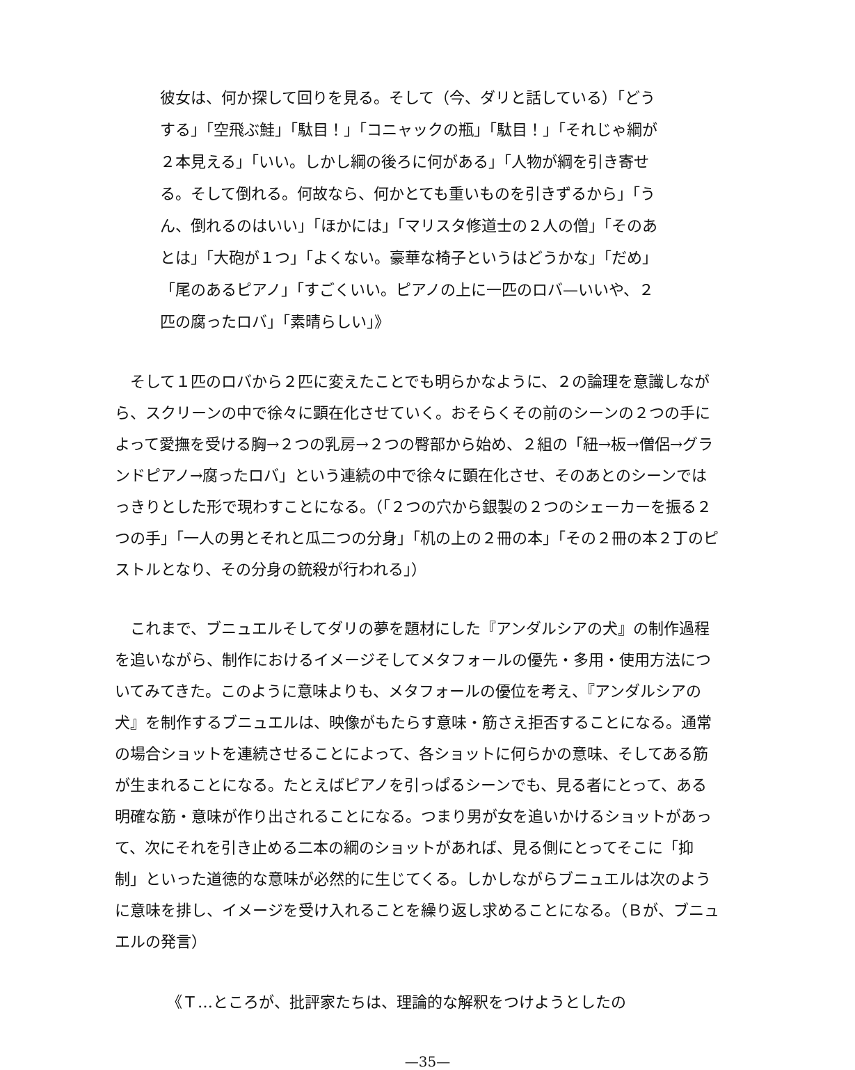彼女は、何か探して回りを見る。そして（今、ダリと話している）「どうする」「空飛ぶ鮭」「駄目！」「コニャックの瓶」「駄目！」「それじゃ綱が２本見える」「いい。しかし綱の後ろに何がある」「人物が綱を引き寄せる。そして倒れる。何故なら、何かとても重いものを引きずるから」「うん、倒れるのはいい」「ほかには」「マリスタ修道士の２人の僧」「そのあとは」「大砲が１つ」「よくない。豪華な椅子というはどうかな」「だめ」「尾のあるピアノ」「すごくいい。ピアノの上に一匹のロバ—いいや、２匹の腐ったロバ」「素晴らしい」》
そして１匹のロバから２匹に変えたことでも明らかなように、２の論理を意識しながら、スクリーンの中で徐々に顕在化させていく。おそらくその前のシーンの２つの手によって愛撫を受ける胸→２つの乳房→２つの臀部から始め、２組の「紐→板→僧侶→グランドピアノ→腐ったロバ」という連続の中で徐々に顕在化させ、そのあとのシーンではっきりとした形で現わすことになる。（「２つの穴から銀製の２つのシェーカーを振る２つの手」「一人の男とそれと瓜二つの分身」「机の上の２冊の本」「その２冊の本２丁のピストルとなり、その分身の銃殺が行われる」）
これまで、ブニュエルそしてダリの夢を題材にした『アンダルシアの犬』の制作過程を追いながら、制作におけるイメージそしてメタフォールの優先・多用・使用方法についてみてきた。このように意味よりも、メタフォールの優位を考え、『アンダルシアの犬』を制作するブニュエルは、映像がもたらす意味・筋さえ拒否することになる。通常の場合ショットを連続させることによって、各ショットに何らかの意味、そしてある筋が生まれることになる。たとえばピアノを引っぱるシーンでも、見る者にとって、ある明確な筋・意味が作り出されることになる。つまり男が女を追いかけるショットがあって、次にそれを引き止める二本の綱のショットがあれば、見る側にとってそこに「抑制」といった道徳的な意味が必然的に生じてくる。しかしながらブニュエルは次のように意味を排し、イメージを受け入れることを繰り返し求めることになる。（Ｂが、ブニュエルの発言）
《Ｔ…ところが、批評家たちは、理論的な解釈をつけようとしたの
—35—